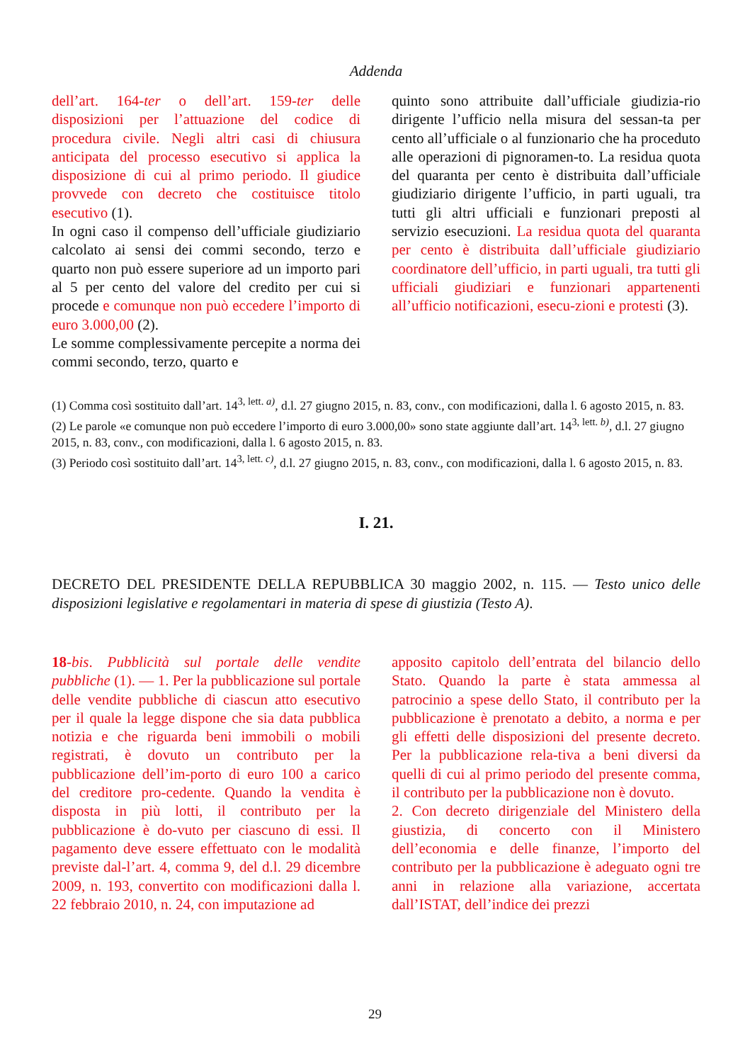Addenda
dell’art. 164-ter o dell’art. 159-ter delle disposizioni per l’attuazione del codice di procedura civile. Negli altri casi di chiusura anticipata del processo esecutivo si applica la disposizione di cui al primo periodo. Il giudice provvede con decreto che costituisce titolo esecutivo (1).
In ogni caso il compenso dell’ufficiale giudiziario calcolato ai sensi dei commi secondo, terzo e quarto non può essere superiore ad un importo pari al 5 per cento del valore del credito per cui si procede e comunque non può eccedere l’importo di euro 3.000,00 (2).
Le somme complessivamente percepite a norma dei commi secondo, terzo, quarto e
quinto sono attribuite dall’ufficiale giudizia-rio dirigente l’ufficio nella misura del sessan-ta per cento all’ufficiale o al funzionario che ha proceduto alle operazioni di pignoramen-to. La residua quota del quaranta per cento è distribuita dall’ufficiale giudiziario dirigente l’ufficio, in parti uguali, tra tutti gli altri ufficiali e funzionari preposti al servizio esecuzioni. La residua quota del quaranta per cento è distribuita dall’ufficiale giudiziario coordinatore dell’ufficio, in parti uguali, tra tutti gli ufficiali giudiziari e funzionari appartenenti all’ufficio notificazioni, esecu-zioni e protesti (3).
(1) Comma così sostituito dall’art. 14<sup>3, lett. a)</sup>, d.l. 27 giugno 2015, n. 83, conv., con modificazioni, dalla l. 6 agosto 2015, n. 83.
(2) Le parole «e comunque non può eccedere l’importo di euro 3.000,00» sono state aggiunte dall’art. 14<sup>3, lett. b)</sup>, d.l. 27 giugno 2015, n. 83, conv., con modificazioni, dalla l. 6 agosto 2015, n. 83.
(3) Periodo così sostituito dall’art. 14<sup>3, lett. c)</sup>, d.l. 27 giugno 2015, n. 83, conv., con modificazioni, dalla l. 6 agosto 2015, n. 83.
I. 21.
DECRETO DEL PRESIDENTE DELLA REPUBBLICA 30 maggio 2002, n. 115. — Testo unico delle disposizioni legislative e regolamentari in materia di spese di giustizia (Testo A).
18-bis. Pubblicità sul portale delle vendite pubbliche (1). — 1. Per la pubblicazione sul portale delle vendite pubbliche di ciascun atto esecutivo per il quale la legge dispone che sia data pubblica notizia e che riguarda beni immobili o mobili registrati, è dovuto un contributo per la pubblicazione dell’im-porto di euro 100 a carico del creditore pro-cedente. Quando la vendita è disposta in più lotti, il contributo per la pubblicazione è do-vuto per ciascuno di essi. Il pagamento deve essere effettuato con le modalità previste dal-l’art. 4, comma 9, del d.l. 29 dicembre 2009, n. 193, convertito con modificazioni dalla l. 22 febbraio 2010, n. 24, con imputazione ad
apposito capitolo dell’entrata del bilancio dello Stato. Quando la parte è stata ammessa al patrocinio a spese dello Stato, il contributo per la pubblicazione è prenotato a debito, a norma e per gli effetti delle disposizioni del presente decreto. Per la pubblicazione rela-tiva a beni diversi da quelli di cui al primo periodo del presente comma, il contributo per la pubblicazione non è dovuto.
2. Con decreto dirigenziale del Ministero della giustizia, di concerto con il Ministero dell’economia e delle finanze, l’importo del contributo per la pubblicazione è adeguato ogni tre anni in relazione alla variazione, accertata dall’ISTAT, dell’indice dei prezzi
29